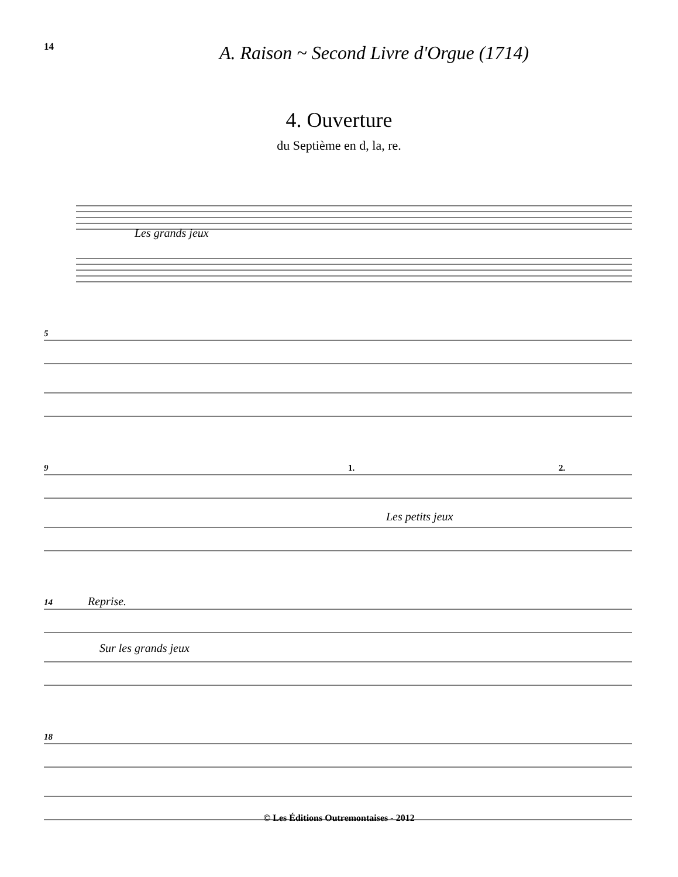14
A. Raison ~ Second Livre d'Orgue (1714)
4. Ouverture
du Septième en d, la, re.
Les grands jeux
5 9 1. 2.
Les petits jeux
14 Reprise.
Sur les grands jeux
18
© Les Éditions Outremontaises - 2012